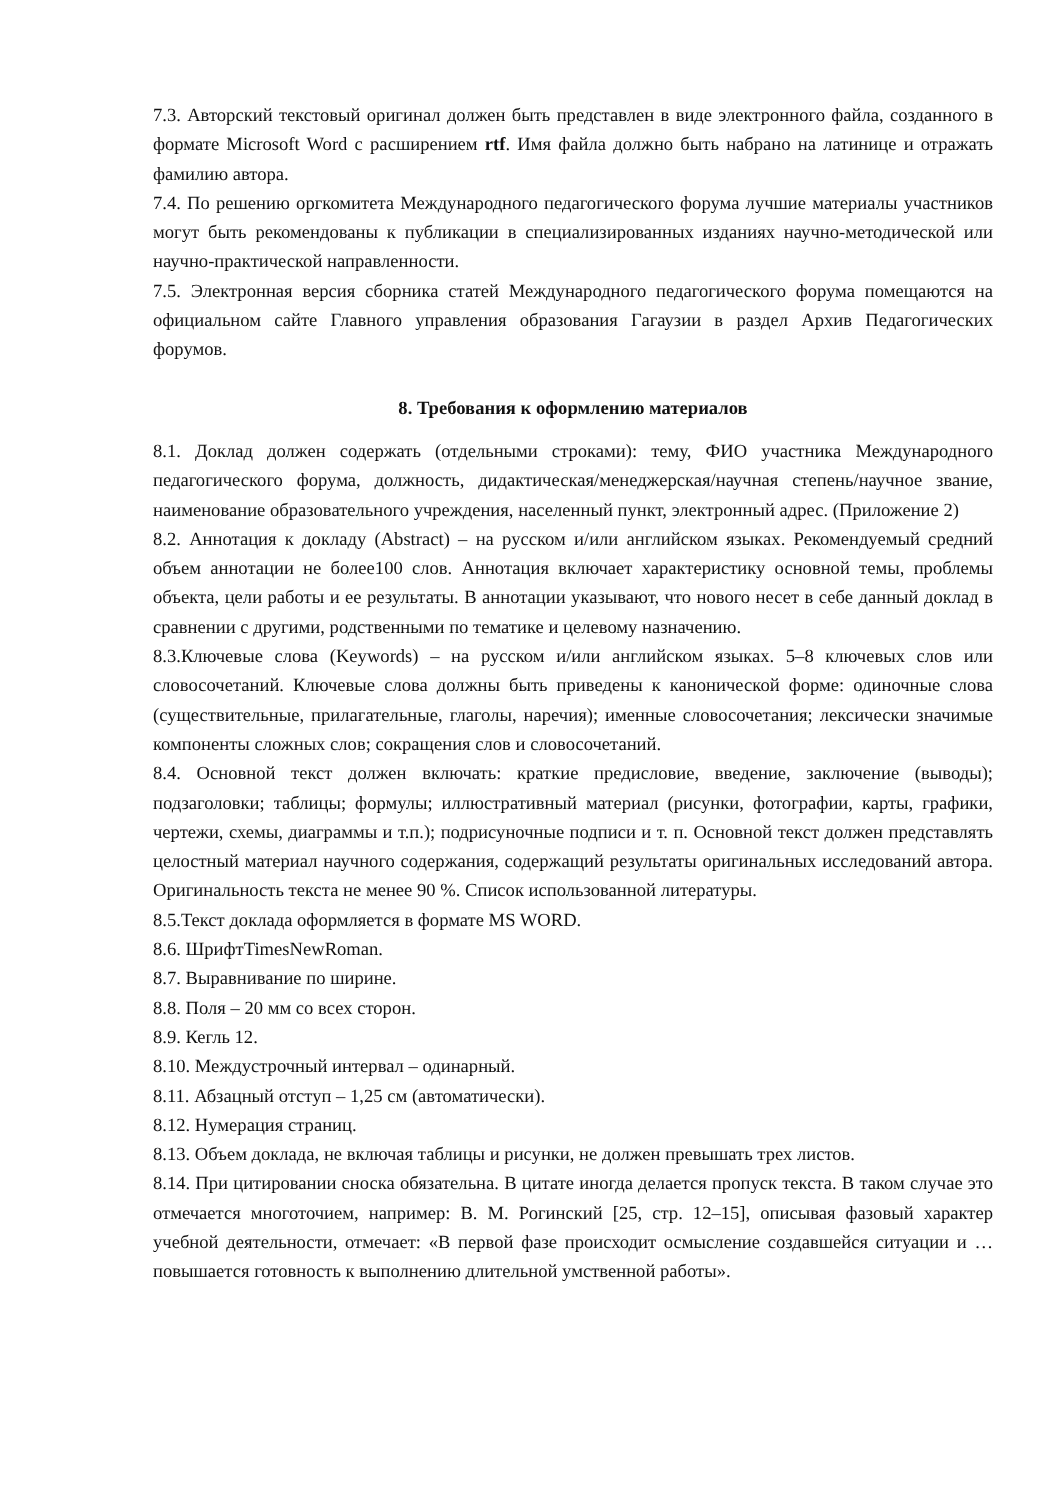7.3. Авторский текстовый оригинал должен быть представлен в виде электронного файла, созданного в формате Microsoft Word с расширением rtf. Имя файла должно быть набрано на латинице и отражать фамилию автора.
7.4. По решению оргкомитета Международного педагогического форума лучшие материалы участников могут быть рекомендованы к публикации в специализированных изданиях научно-методической или научно-практической направленности.
7.5. Электронная версия сборника статей Международного педагогического форума помещаются на официальном сайте Главного управления образования Гагаузии в раздел Архив Педагогических форумов.
8. Требования к оформлению материалов
8.1. Доклад должен содержать (отдельными строками): тему, ФИО участника Международного педагогического форума, должность, дидактическая/менеджерская/научная степень/научное звание, наименование образовательного учреждения, населенный пункт, электронный адрес. (Приложение 2)
8.2. Аннотация к докладу (Abstract) – на русском и/или английском языках. Рекомендуемый средний объем аннотации не более100 слов. Аннотация включает характеристику основной темы, проблемы объекта, цели работы и ее результаты. В аннотации указывают, что нового несет в себе данный доклад в сравнении с другими, родственными по тематике и целевому назначению.
8.3.Ключевые слова (Keywords) – на русском и/или английском языках. 5–8 ключевых слов или словосочетаний. Ключевые слова должны быть приведены к канонической форме: одиночные слова (существительные, прилагательные, глаголы, наречия); именные словосочетания; лексически значимые компоненты сложных слов; сокращения слов и словосочетаний.
8.4. Основной текст должен включать: краткие предисловие, введение, заключение (выводы); подзаголовки; таблицы; формулы; иллюстративный материал (рисунки, фотографии, карты, графики, чертежи, схемы, диаграммы и т.п.); подрисуночные подписи и т. п. Основной текст должен представлять целостный материал научного содержания, содержащий результаты оригинальных исследований автора. Оригинальность текста не менее 90 %. Список использованной литературы.
8.5.Текст доклада оформляется в формате MS WORD.
8.6. ШрифтTimesNewRoman.
8.7. Выравнивание по ширине.
8.8. Поля – 20 мм со всех сторон.
8.9. Кегль 12.
8.10. Междустрочный интервал – одинарный.
8.11. Абзацный отступ – 1,25 см (автоматически).
8.12. Нумерация страниц.
8.13. Объем доклада, не включая таблицы и рисунки, не должен превышать трех листов.
8.14. При цитировании сноска обязательна. В цитате иногда делается пропуск текста. В таком случае это отмечается многоточием, например: В. М. Рогинский [25, стр. 12–15], описывая фазовый характер учебной деятельности, отмечает: «В первой фазе происходит осмысление создавшейся ситуации и … повышается готовность к выполнению длительной умственной работы».